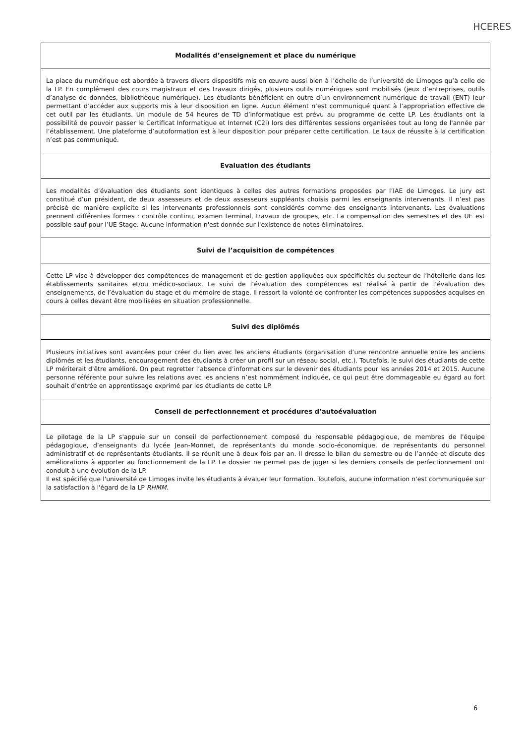HCERES
Modalités d’enseignement et place du numérique
La place du numérique est abordée à travers divers dispositifs mis en œuvre aussi bien à l’échelle de l’université de Limoges qu’à celle de la LP. En complément des cours magistraux et des travaux dirigés, plusieurs outils numériques sont mobilisés (jeux d’entreprises, outils d’analyse de données, bibliothèque numérique). Les étudiants bénéficient en outre d’un environnement numérique de travail (ENT) leur permettant d’accéder aux supports mis à leur disposition en ligne. Aucun élément n’est communiqué quant à l’appropriation effective de cet outil par les étudiants. Un module de 54 heures de TD d’informatique est prévu au programme de cette LP. Les étudiants ont la possibilité de pouvoir passer le Certificat Informatique et Internet (C2i) lors des différentes sessions organisées tout au long de l'année par l’établissement. Une plateforme d’autoformation est à leur disposition pour préparer cette certification. Le taux de réussite à la certification n’est pas communiqué.
Evaluation des étudiants
Les modalités d’évaluation des étudiants sont identiques à celles des autres formations proposées par l’IAE de Limoges. Le jury est constitué d’un président, de deux assesseurs et de deux assesseurs suppléants choisis parmi les enseignants intervenants. Il n’est pas précisé de manière explicite si les intervenants professionnels sont considérés comme des enseignants intervenants. Les évaluations prennent différentes formes : contrôle continu, examen terminal, travaux de groupes, etc. La compensation des semestres et des UE est possible sauf pour l’UE Stage. Aucune information n'est donnée sur l'existence de notes éliminatoires.
Suivi de l’acquisition de compétences
Cette LP vise à développer des compétences de management et de gestion appliquées aux spécificités du secteur de l’hôtellerie dans les établissements sanitaires et/ou médico-sociaux. Le suivi de l’évaluation des compétences est réalisé à partir de l’évaluation des enseignements, de l’évaluation du stage et du mémoire de stage. Il ressort la volonté de confronter les compétences supposées acquises en cours à celles devant être mobilisées en situation professionnelle.
Suivi des diplômés
Plusieurs initiatives sont avancées pour créer du lien avec les anciens étudiants (organisation d’une rencontre annuelle entre les anciens diplômés et les étudiants, encouragement des étudiants à créer un profil sur un réseau social, etc.). Toutefois, le suivi des étudiants de cette LP mériterait d'être amélioré. On peut regretter l’absence d’informations sur le devenir des étudiants pour les années 2014 et 2015. Aucune personne référente pour suivre les relations avec les anciens n’est nommément indiquée, ce qui peut être dommageable eu égard au fort souhait d’entrée en apprentissage exprimé par les étudiants de cette LP.
Conseil de perfectionnement et procédures d’autoévaluation
Le pilotage de la LP s'appuie sur un conseil de perfectionnement composé du responsable pédagogique, de membres de l'équipe pédagogique, d’enseignants du lycée Jean-Monnet, de représentants du monde socio-économique, de représentants du personnel administratif et de représentants étudiants. Il se réunit une à deux fois par an. Il dresse le bilan du semestre ou de l’année et discute des améliorations à apporter au fonctionnement de la LP. Le dossier ne permet pas de juger si les derniers conseils de perfectionnement ont conduit à une évolution de la LP.
Il est spécifié que l'université de Limoges invite les étudiants à évaluer leur formation. Toutefois, aucune information n'est communiquée sur la satisfaction à l'égard de la LP RHMM.
6